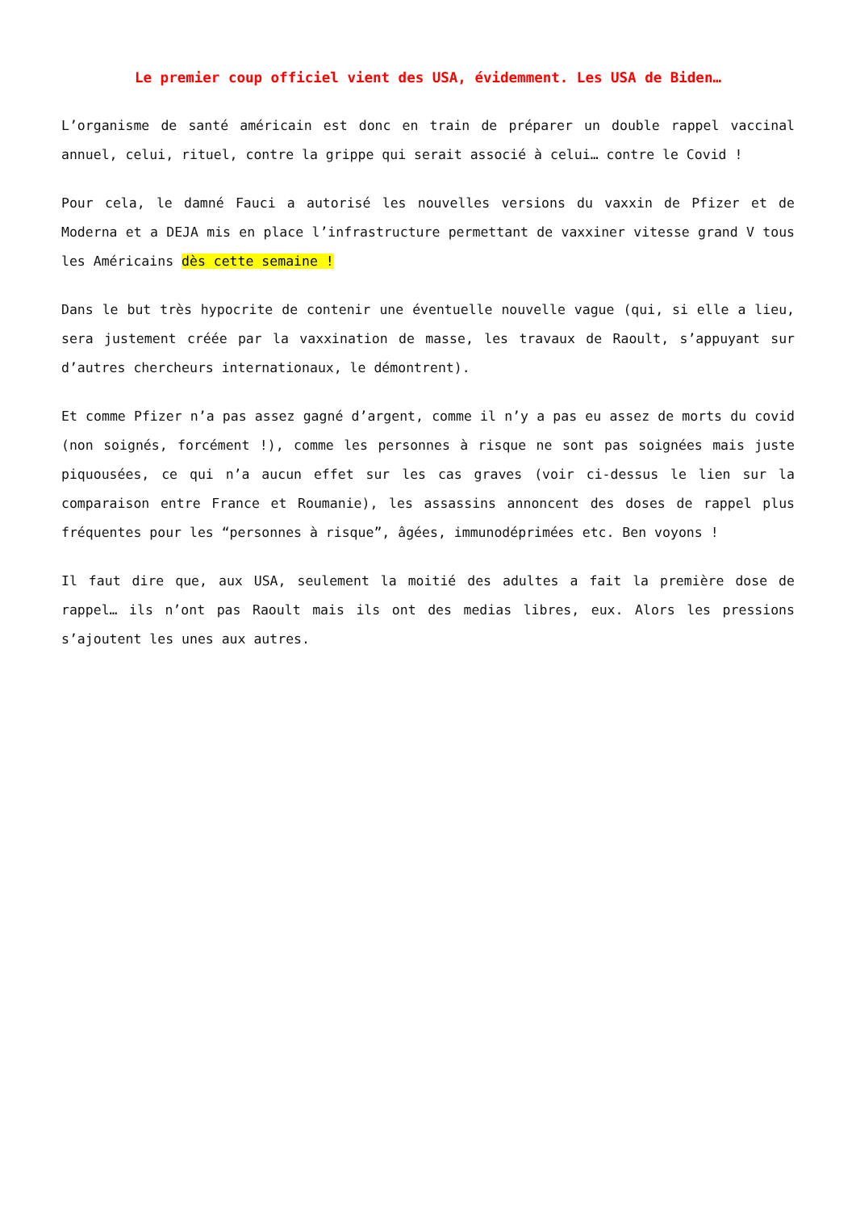Le premier coup officiel vient des USA, évidemment. Les USA de Biden…
L’organisme de santé américain est donc en train de préparer un double rappel vaccinal annuel, celui, rituel, contre la grippe qui serait associé à celui… contre le Covid !
Pour cela, le damné Fauci a autorisé les nouvelles versions du vaxxin de Pfizer et de Moderna et a DEJA mis en place l’infrastructure permettant de vaxxiner vitesse grand V tous les Américains dès cette semaine !
Dans le but très hypocrite de contenir une éventuelle nouvelle vague (qui, si elle a lieu, sera justement créée par la vaxxination de masse, les travaux de Raoult, s’appuyant sur d’autres chercheurs internationaux, le démontrent).
Et comme Pfizer n’a pas assez gagné d’argent, comme il n’y a pas eu assez de morts du covid (non soignés, forcément !), comme les personnes à risque ne sont pas soignées mais juste piquousées, ce qui n’a aucun effet sur les cas graves (voir ci-dessus le lien sur la comparaison entre France et Roumanie), les assassins annoncent des doses de rappel plus fréquentes pour les “personnes à risque”, âgées, immunodéprimées etc. Ben voyons !
Il faut dire que, aux USA, seulement la moitié des adultes a fait la première dose de rappel… ils n’ont pas Raoult mais ils ont des medias libres, eux. Alors les pressions s’ajoutent les unes aux autres.